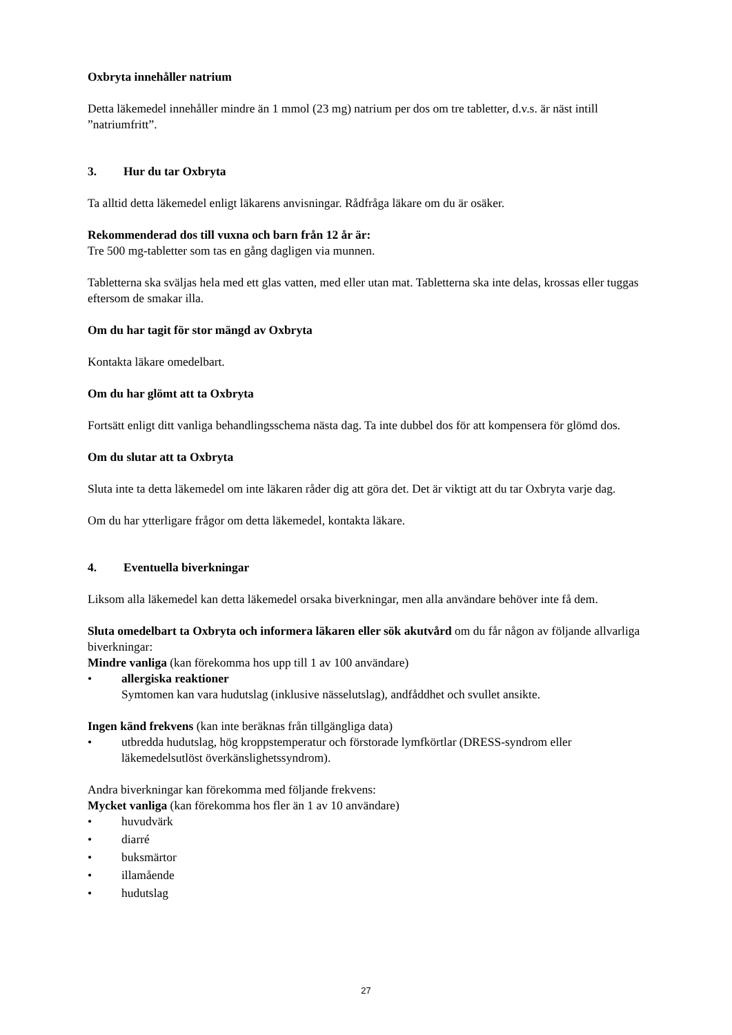Oxbryta innehåller natrium
Detta läkemedel innehåller mindre än 1 mmol (23 mg) natrium per dos om tre tabletter, d.v.s. är näst intill ”natriumfritt”.
3. Hur du tar Oxbryta
Ta alltid detta läkemedel enligt läkarens anvisningar. Rådfråga läkare om du är osäker.
Rekommenderad dos till vuxna och barn från 12 år är:
Tre 500 mg-tabletter som tas en gång dagligen via munnen.
Tabletterna ska sväljas hela med ett glas vatten, med eller utan mat. Tabletterna ska inte delas, krossas eller tuggas eftersom de smakar illa.
Om du har tagit för stor mängd av Oxbryta
Kontakta läkare omedelbart.
Om du har glömt att ta Oxbryta
Fortsätt enligt ditt vanliga behandlingsschema nästa dag. Ta inte dubbel dos för att kompensera för glömd dos.
Om du slutar att ta Oxbryta
Sluta inte ta detta läkemedel om inte läkaren råder dig att göra det. Det är viktigt att du tar Oxbryta varje dag.
Om du har ytterligare frågor om detta läkemedel, kontakta läkare.
4. Eventuella biverkningar
Liksom alla läkemedel kan detta läkemedel orsaka biverkningar, men alla användare behöver inte få dem.
Sluta omedelbart ta Oxbryta och informera läkaren eller sök akutvård om du får någon av följande allvarliga biverkningar:
Mindre vanliga (kan förekomma hos upp till 1 av 100 användare)
• allergiska reaktioner
Symtomen kan vara hudutslag (inklusive nässelutslag), andfåddhet och svullet ansikte.
Ingen känd frekvens (kan inte beräknas från tillgängliga data)
• utbredda hudutslag, hög kroppstemperatur och förstorade lymfkörtlar (DRESS-syndrom eller läkemedelsutlöst överkänslighetssyndrom).
Andra biverkningar kan förekomma med följande frekvens:
Mycket vanliga (kan förekomma hos fler än 1 av 10 användare)
• huvudvärk
• diarré
• buksmärtor
• illamående
• hudutslag
27